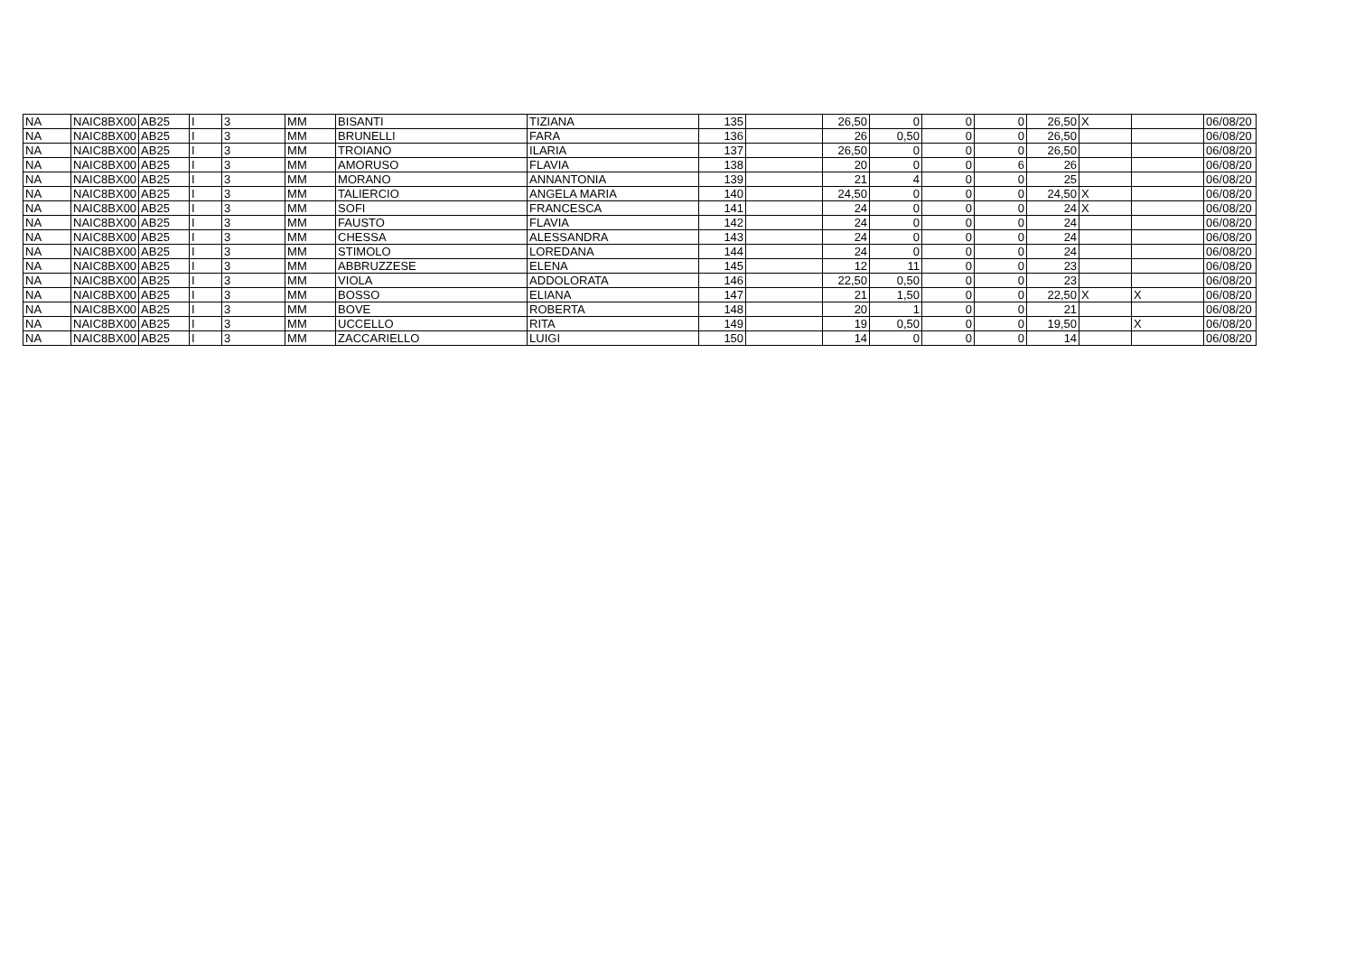| NA | NAIC8BX00 | AB25 | I | 3 | MM | BISANTI | TIZIANA | 135 | | 26,50 | 0 | 0 | 0 | 26,50 | X | | 06/08/20 |
| NA | NAIC8BX00 | AB25 | I | 3 | MM | BRUNELLI | FARA | 136 | | 26 | 0,50 | 0 | 0 | 26,50 | | | 06/08/20 |
| NA | NAIC8BX00 | AB25 | I | 3 | MM | TROIANO | ILARIA | 137 | | 26,50 | 0 | 0 | 0 | 26,50 | | | 06/08/20 |
| NA | NAIC8BX00 | AB25 | I | 3 | MM | AMORUSO | FLAVIA | 138 | | 20 | 0 | 0 | 6 | 26 | | | 06/08/20 |
| NA | NAIC8BX00 | AB25 | I | 3 | MM | MORANO | ANNANTONIA | 139 | | 21 | 4 | 0 | 0 | 25 | | | 06/08/20 |
| NA | NAIC8BX00 | AB25 | I | 3 | MM | TALIERCIO | ANGELA MARIA | 140 | | 24,50 | 0 | 0 | 0 | 24,50 | X | | 06/08/20 |
| NA | NAIC8BX00 | AB25 | I | 3 | MM | SOFI | FRANCESCA | 141 | | 24 | 0 | 0 | 0 | 24 | X | | 06/08/20 |
| NA | NAIC8BX00 | AB25 | I | 3 | MM | FAUSTO | FLAVIA | 142 | | 24 | 0 | 0 | 0 | 24 | | | 06/08/20 |
| NA | NAIC8BX00 | AB25 | I | 3 | MM | CHESSA | ALESSANDRA | 143 | | 24 | 0 | 0 | 0 | 24 | | | 06/08/20 |
| NA | NAIC8BX00 | AB25 | I | 3 | MM | STIMOLO | LOREDANA | 144 | | 24 | 0 | 0 | 0 | 24 | | | 06/08/20 |
| NA | NAIC8BX00 | AB25 | I | 3 | MM | ABBRUZZESE | ELENA | 145 | | 12 | 11 | 0 | 0 | 23 | | | 06/08/20 |
| NA | NAIC8BX00 | AB25 | I | 3 | MM | VIOLA | ADDOLORATA | 146 | | 22,50 | 0,50 | 0 | 0 | 23 | | | 06/08/20 |
| NA | NAIC8BX00 | AB25 | I | 3 | MM | BOSSO | ELIANA | 147 | | 21 | 1,50 | 0 | 0 | 22,50 | X | X | 06/08/20 |
| NA | NAIC8BX00 | AB25 | I | 3 | MM | BOVE | ROBERTA | 148 | | 20 | 1 | 0 | 0 | 21 | | | 06/08/20 |
| NA | NAIC8BX00 | AB25 | I | 3 | MM | UCCELLO | RITA | 149 | | 19 | 0,50 | 0 | 0 | 19,50 | | X | 06/08/20 |
| NA | NAIC8BX00 | AB25 | I | 3 | MM | ZACCARIELLO | LUIGI | 150 | | 14 | 0 | 0 | 0 | 14 | | | 06/08/20 |